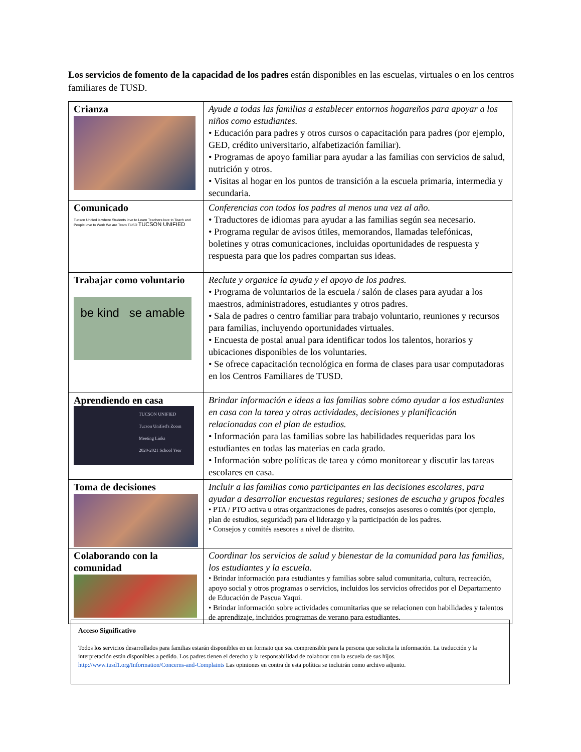Los servicios de fomento de la capacidad de los padres están disponibles en las escuelas, virtuales o en los centros familiares de TUSD.
| Crianza | Ayude a todas las familias a establecer entornos hogareños para apoyar a los niños como estudiantes. • Educación para padres y otros cursos o capacitación para padres (por ejemplo, GED, crédito universitario, alfabetización familiar). • Programas de apoyo familiar para ayudar a las familias con servicios de salud, nutrición y otros. • Visitas al hogar en los puntos de transición a la escuela primaria, intermedia y secundaria. |
| Comunicado Tucson Unified is where Students love to Learn Teachers love to Teach and People love to Work We are Team TUSD TUCSON UNIFIED | Conferencias con todos los padres al menos una vez al año. • Traductores de idiomas para ayudar a las familias según sea necesario. • Programa regular de avisos útiles, memorandos, llamadas telefónicas, boletines y otras comunicaciones, incluidas oportunidades de respuesta y respuesta para que los padres compartan sus ideas. |
| Trabajar como voluntario be kind se amable | Reclute y organice la ayuda y el apoyo de los padres. • Programa de voluntarios de la escuela / salón de clases para ayudar a los maestros, administradores, estudiantes y otros padres. • Sala de padres o centro familiar para trabajo voluntario, reuniones y recursos para familias, incluyendo oportunidades virtuales. • Encuesta de postal anual para identificar todos los talentos, horarios y ubicaciones disponibles de los voluntaries. • Se ofrece capacitación tecnológica en forma de clases para usar computadoras en los Centros Familiares de TUSD. |
| Aprendiendo en casa TUCSON UNIFIED Tucson Unified's Zoom Meeting Links 2020-2021 School Year | Brindar información e ideas a las familias sobre cómo ayudar a los estudiantes en casa con la tarea y otras actividades, decisiones y planificación relacionadas con el plan de estudios. • Información para las familias sobre las habilidades requeridas para los estudiantes en todas las materias en cada grado. • Información sobre políticas de tarea y cómo monitorear y discutir las tareas escolares en casa. |
| Toma de decisiones | Incluir a las familias como participantes en las decisiones escolares, para ayudar a desarrollar encuestas regulares; sesiones de escucha y grupos focales • PTA / PTO activa u otras organizaciones de padres, consejos asesores o comités (por ejemplo, plan de estudios, seguridad) para el liderazgo y la participación de los padres. • Consejos y comités asesores a nivel de distrito. |
| Colaborando con la comunidad | Coordinar los servicios de salud y bienestar de la comunidad para las familias, los estudiantes y la escuela. • Brindar información para estudiantes y familias sobre salud comunitaria, cultura, recreación, apoyo social y otros programas o servicios, incluidos los servicios ofrecidos por el Departamento de Educación de Pascua Yaqui. • Brindar información sobre actividades comunitarias que se relacionen con habilidades y talentos de aprendizaje, incluidos programas de verano para estudiantes. |
Acceso Significativo
Todos los servicios desarrollados para familias estarán disponibles en un formato que sea comprensible para la persona que solicita la información. La traducción y la interpretación están disponibles a pedido. Los padres tienen el derecho y la responsabilidad de colaborar con la escuela de sus hijos. http://www.tusd1.org/Information/Concerns-and-Complaints Las opiniones en contra de esta política se incluirán como archivo adjunto.